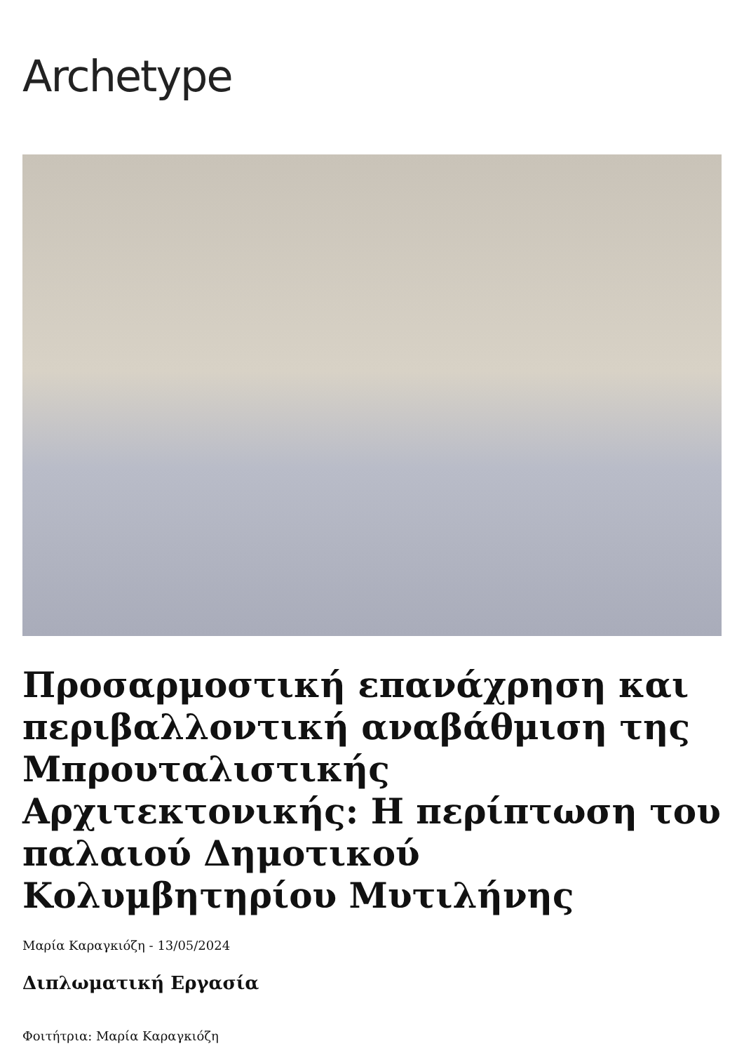Archetype
Προσαρμοστική επανάχρηση και περιβαλλοντική αναβάθμιση της Μπρουταλιστικής Αρχιτεκτονικής: Η περίπτωση του παλαιού Δημοτικού Κολυμβητηρίου Μυτιλήνης
Μαρία Καραγκιόζη - 13/05/2024
Διπλωματική Εργασία
Φοιτήτρια: Μαρία Καραγκιόζη